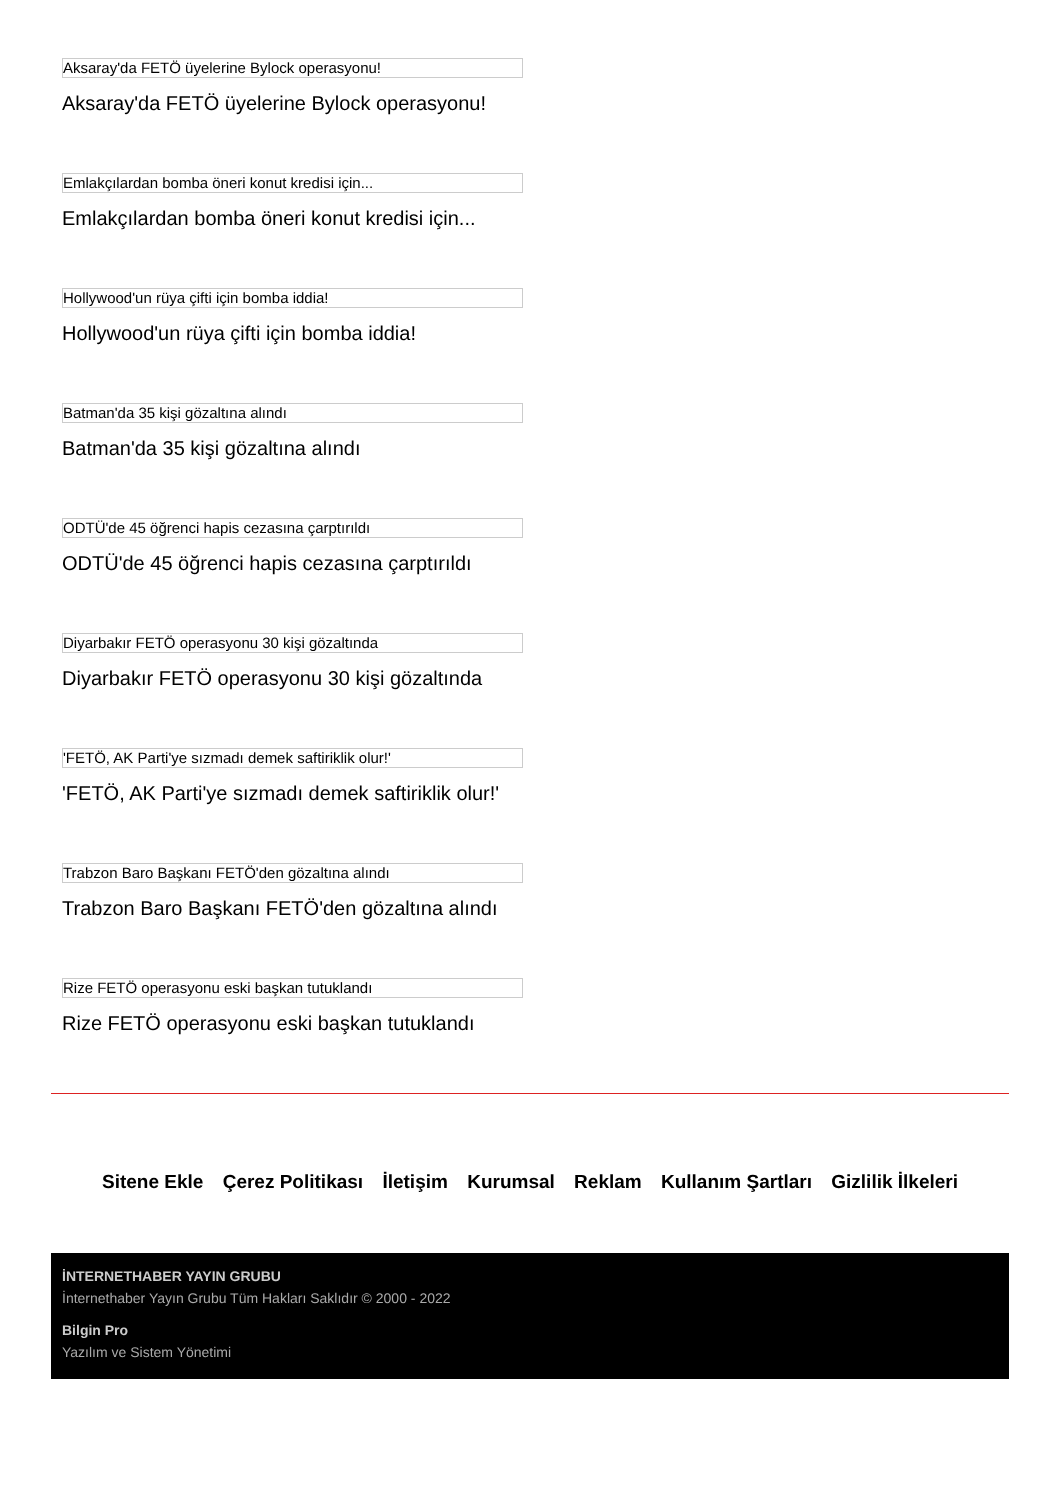Aksaray'da FETÖ üyelerine Bylock operasyonu!
Aksaray'da FETÖ üyelerine Bylock operasyonu!
Emlakçılardan bomba öneri konut kredisi için...
Emlakçılardan bomba öneri konut kredisi için...
Hollywood'un rüya çifti için bomba iddia!
Hollywood'un rüya çifti için bomba iddia!
Batman'da 35 kişi gözaltına alındı
Batman'da 35 kişi gözaltına alındı
ODTÜ'de 45 öğrenci hapis cezasına çarptırıldı
ODTÜ'de 45 öğrenci hapis cezasına çarptırıldı
Diyarbakır FETÖ operasyonu 30 kişi gözaltında
Diyarbakır FETÖ operasyonu 30 kişi gözaltında
'FETÖ, AK Parti'ye sızmadı demek saftiriklik olur!'
'FETÖ, AK Parti'ye sızmadı demek saftiriklik olur!'
Trabzon Baro Başkanı FETÖ'den gözaltına alındı
Trabzon Baro Başkanı FETÖ'den gözaltına alındı
Rize FETÖ operasyonu eski başkan tutuklandı
Rize FETÖ operasyonu eski başkan tutuklandı
Sitene Ekle Çerez Politikası İletişim Kurumsal Reklam Kullanım Şartları Gizlilik İlkeleri
İNTERNETHABER YAYIN GRUBU
İnternethaber Yayın Grubu Tüm Hakları Saklıdır © 2000 - 2022
Bilgin Pro
Yazılım ve Sistem Yönetimi